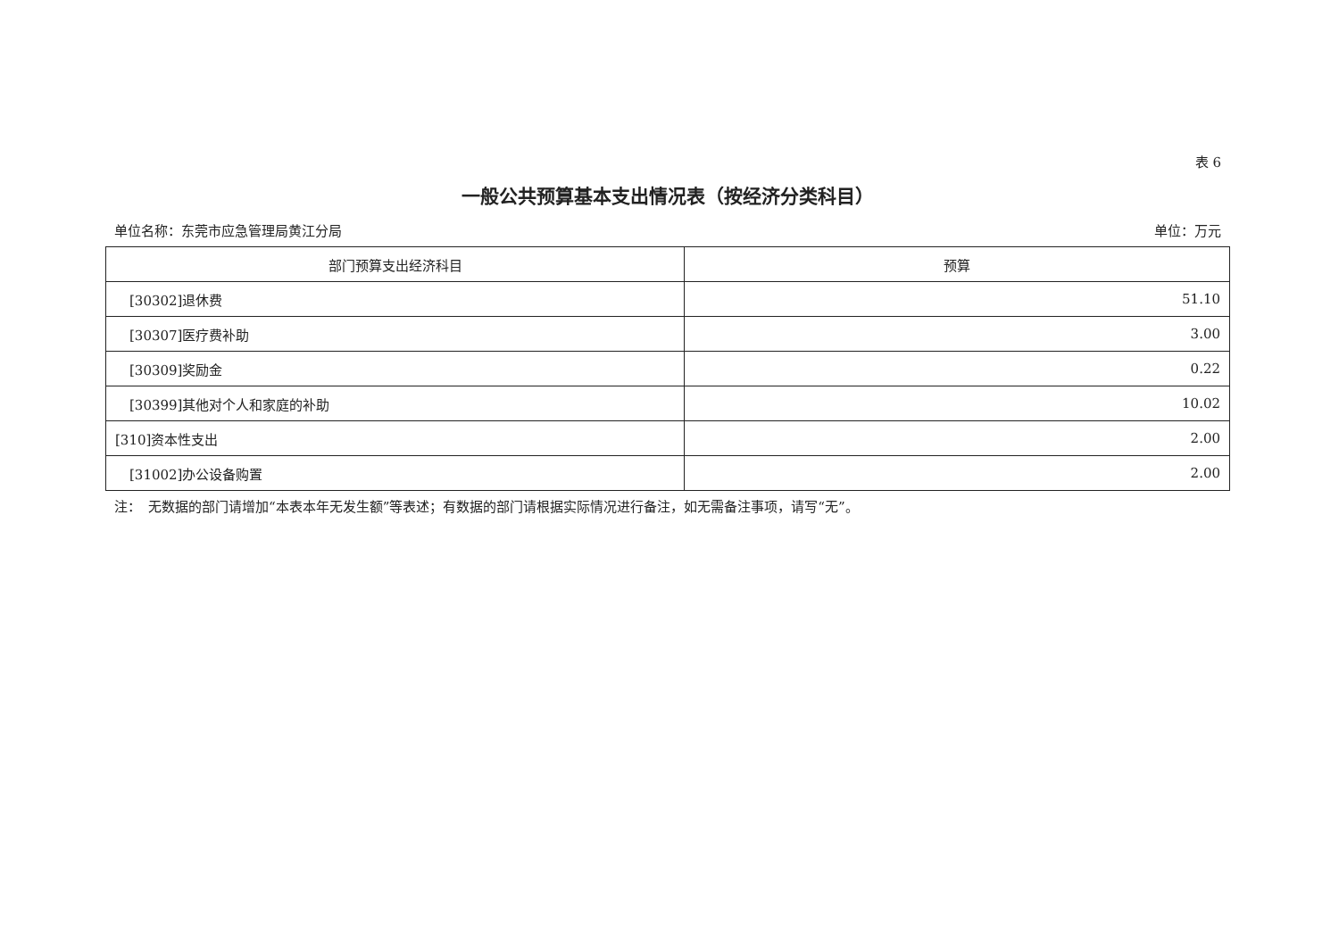表 6
一般公共预算基本支出情况表（按经济分类科目）
单位名称：东莞市应急管理局黄江分局 单位：万元
| 部门预算支出经济科目 | 预算 |
| --- | --- |
| [30302]退休费 | 51.10 |
| [30307]医疗费补助 | 3.00 |
| [30309]奖励金 | 0.22 |
| [30399]其他对个人和家庭的补助 | 10.02 |
| [310]资本性支出 | 2.00 |
| [31002]办公设备购置 | 2.00 |
注：　无数据的部门请增加“本表本年无发生额”等表述；有数据的部门请根据实际情况进行备注，如无需备注事项，请写“无”。